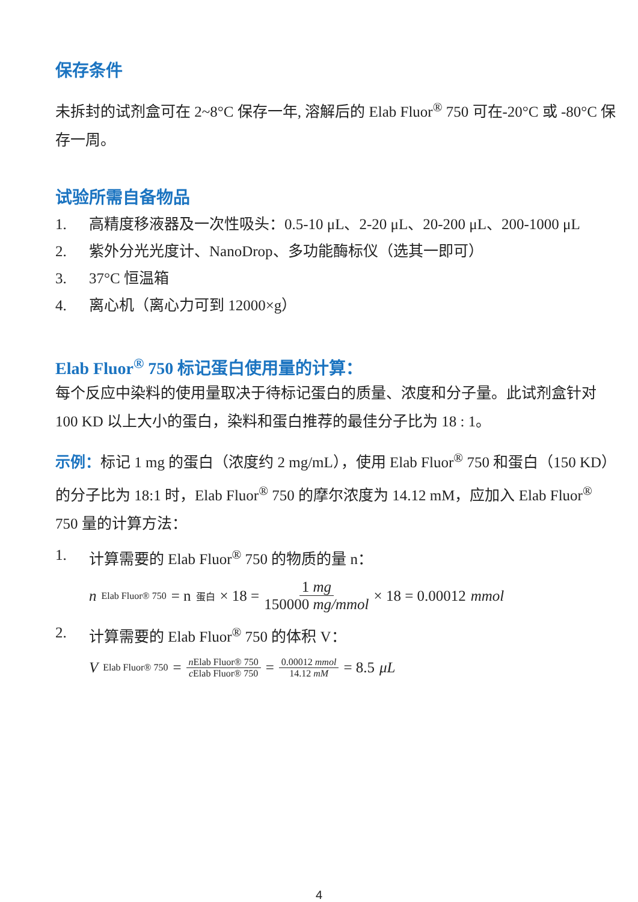保存条件
未拆封的试剂盒可在 2~8°C 保存一年, 溶解后的 Elab Fluor<sup>®</sup> 750 可在-20°C 或 -80°C 保存一周。
试验所需自备物品
1. 高精度移液器及一次性吸头：0.5-10 μL、2-20 μL、20-200 μL、200-1000 μL
2. 紫外分光光度计、NanoDrop、多功能酶标仪（选其一即可）
3. 37°C 恒温箱
4. 离心机（离心力可到 12000×g）
Elab Fluor<sup>®</sup> 750 标记蛋白使用量的计算：
每个反应中染料的使用量取决于待标记蛋白的质量、浓度和分子量。此试剂盒针对 100 KD 以上大小的蛋白，染料和蛋白推荐的最佳分子比为 18 : 1。
示例：标记 1 mg 的蛋白（浓度约 2 mg/mL），使用 Elab Fluor<sup>®</sup> 750 和蛋白（150 KD）的分子比为 18:1 时，Elab Fluor<sup>®</sup> 750 的摩尔浓度为 14.12 mM，应加入 Elab Fluor<sup>®</sup> 750 量的计算方法：
1. 计算需要的 Elab Fluor<sup>®</sup> 750 的物质的量 n：
n<sub>Elab Fluor® 750</sub> = n<sub>蛋白</sub> × 18 = 1 mg 150000 mg/mmol × 18 = 0.00012 mmol
2. 计算需要的 Elab Fluor<sup>®</sup> 750 的体积 V：
V<sub>Elab Fluor® 750</sub> = n Elab Fluor® 750 c Elab Fluor® 750 = 0.00012 mmol 14.12 mM = 8.5 μL
4